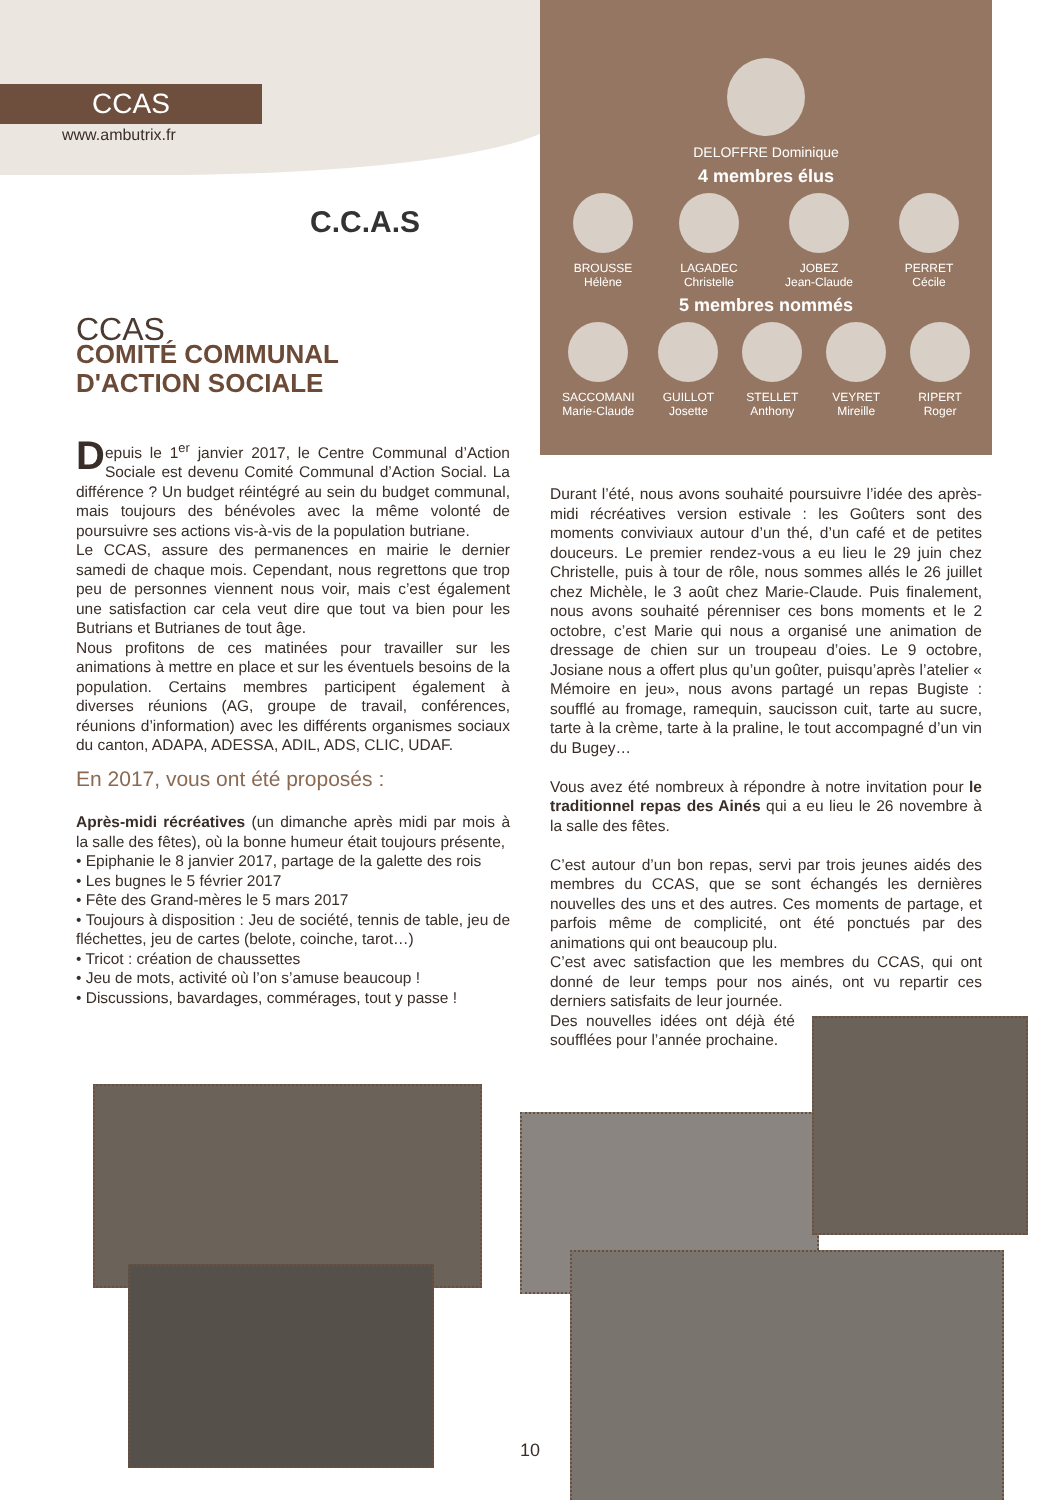CCAS
www.ambutrix.fr
DELOFFRE Dominique
4 membres élus
BROUSSE
Hélène
LAGADEC
Christelle
JOBEZ
Jean-Claude
PERRET
Cécile
5 membres nommés
SACCOMANI
Marie-Claude
GUILLOT
Josette
STELLET
Anthony
VEYRET
Mireille
RIPERT
Roger
C.C.A.S
CCAS
COMITÉ COMMUNAL
D'ACTION SOCIALE
Depuis le 1<sup>er</sup> janvier 2017, le Centre Communal d’Action Sociale est devenu Comité Communal d’Action Social. La différence ? Un budget réintégré au sein du budget communal, mais toujours des bénévoles avec la même volonté de poursuivre ses actions vis-à-vis de la population butriane.
Le CCAS, assure des permanences en mairie le dernier samedi de chaque mois. Cependant, nous regrettons que trop peu de personnes viennent nous voir, mais c’est également une satisfaction car cela veut dire que tout va bien pour les Butrians et Butrianes de tout âge.
Nous profitons de ces matinées pour travailler sur les animations à mettre en place et sur les éventuels besoins de la population. Certains membres participent également à diverses réunions (AG, groupe de travail, conférences, réunions d’information) avec les différents organismes sociaux du canton, ADAPA, ADESSA, ADIL, ADS, CLIC, UDAF.
En 2017, vous ont été proposés :
Après-midi récréatives (un dimanche après midi par mois à la salle des fêtes), où la bonne humeur était toujours présente,
• Epiphanie le 8 janvier 2017, partage de la galette des rois
• Les bugnes le 5 février 2017
• Fête des Grand-mères le 5 mars 2017
• Toujours à disposition : Jeu de société, tennis de table, jeu de fléchettes, jeu de cartes (belote, coinche, tarot…)
• Tricot : création de chaussettes
• Jeu de mots, activité où l’on s’amuse beaucoup !
• Discussions, bavardages, commérages, tout y passe !
Durant l’été, nous avons souhaité poursuivre l’idée des après-midi récréatives version estivale : les Goûters sont des moments conviviaux autour d’un thé, d’un café et de petites douceurs. Le premier rendez-vous a eu lieu le 29 juin chez Christelle, puis à tour de rôle, nous sommes allés le 26 juillet chez Michèle, le 3 août chez Marie-Claude. Puis finalement, nous avons souhaité pérenniser ces bons moments et le 2 octobre, c’est Marie qui nous a organisé une animation de dressage de chien sur un troupeau d’oies. Le 9 octobre, Josiane nous a offert plus qu’un goûter, puisqu’après l’atelier « Mémoire en jeu», nous avons partagé un repas Bugiste : soufflé au fromage, ramequin, saucisson cuit, tarte au sucre, tarte à la crème, tarte à la praline, le tout accompagné d’un vin du Bugey…
Vous avez été nombreux à répondre à notre invitation pour le traditionnel repas des Ainés qui a eu lieu le 26 novembre à la salle des fêtes.
C’est autour d’un bon repas, servi par trois jeunes aidés des membres du CCAS, que se sont échangés les dernières nouvelles des uns et des autres. Ces moments de partage, et parfois même de complicité, ont été ponctués par des animations qui ont beaucoup plu.
C’est avec satisfaction que les membres du CCAS, qui ont donné de leur temps pour nos ainés, ont vu repartir ces derniers satisfaits de leur journée.
Des nouvelles idées ont déjà été soufflées pour l’année prochaine.
10